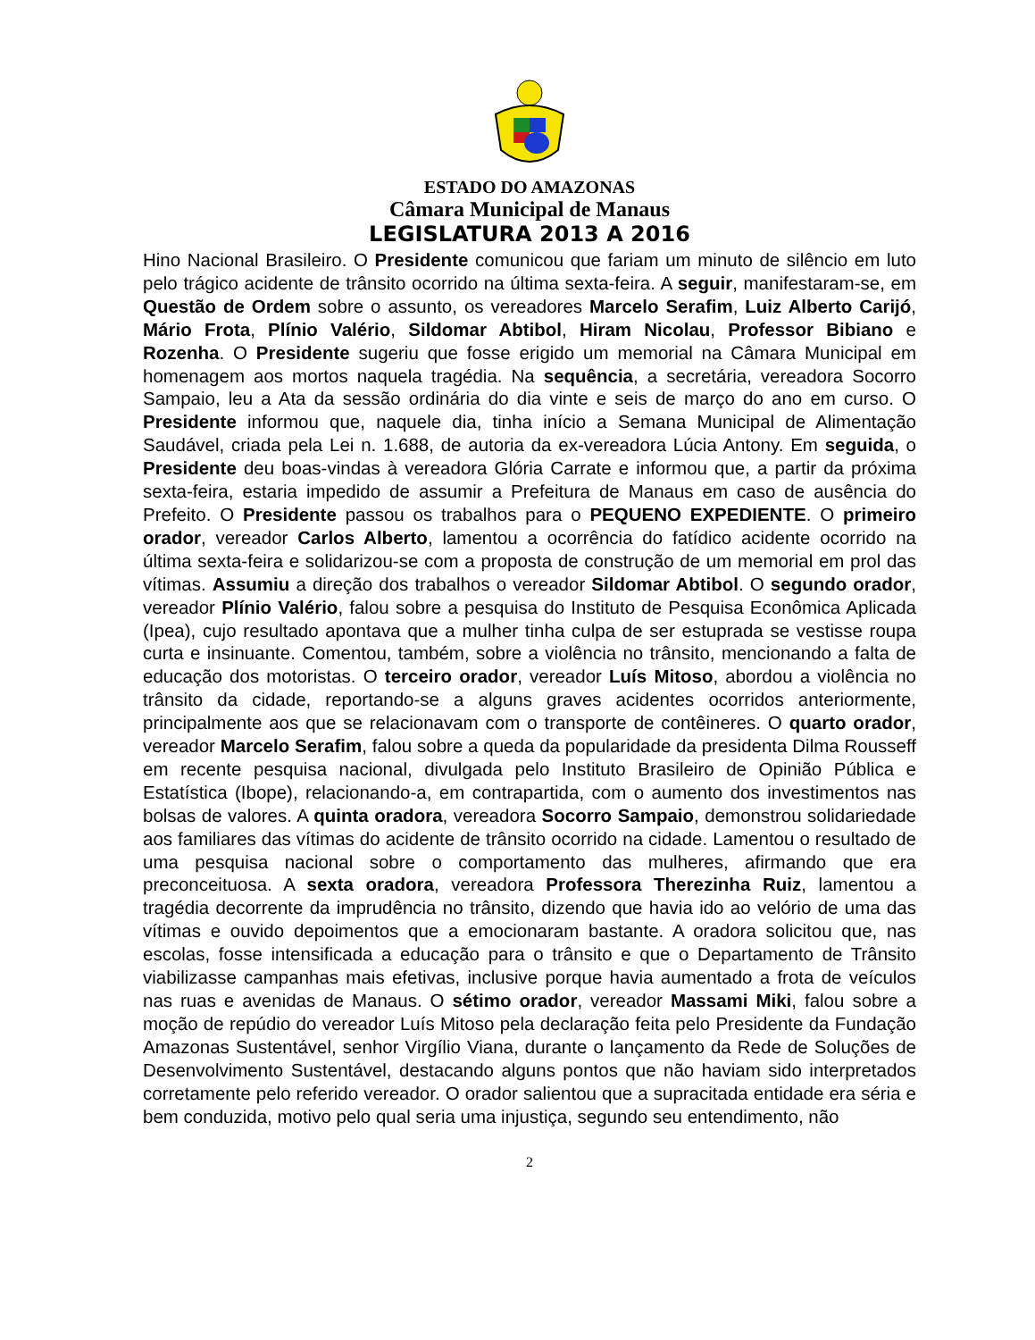ESTADO DO AMAZONAS
Câmara Municipal de Manaus
LEGISLATURA 2013 A 2016
Hino Nacional Brasileiro. O Presidente comunicou que fariam um minuto de silêncio em luto pelo trágico acidente de trânsito ocorrido na última sexta-feira. A seguir, manifestaram-se, em Questão de Ordem sobre o assunto, os vereadores Marcelo Serafim, Luiz Alberto Carijó, Mário Frota, Plínio Valério, Sildomar Abtibol, Hiram Nicolau, Professor Bibiano e Rozenha. O Presidente sugeriu que fosse erigido um memorial na Câmara Municipal em homenagem aos mortos naquela tragédia. Na sequência, a secretária, vereadora Socorro Sampaio, leu a Ata da sessão ordinária do dia vinte e seis de março do ano em curso. O Presidente informou que, naquele dia, tinha início a Semana Municipal de Alimentação Saudável, criada pela Lei n. 1.688, de autoria da ex-vereadora Lúcia Antony. Em seguida, o Presidente deu boas-vindas à vereadora Glória Carrate e informou que, a partir da próxima sexta-feira, estaria impedido de assumir a Prefeitura de Manaus em caso de ausência do Prefeito. O Presidente passou os trabalhos para o PEQUENO EXPEDIENTE. O primeiro orador, vereador Carlos Alberto, lamentou a ocorrência do fatídico acidente ocorrido na última sexta-feira e solidarizou-se com a proposta de construção de um memorial em prol das vítimas. Assumiu a direção dos trabalhos o vereador Sildomar Abtibol. O segundo orador, vereador Plínio Valério, falou sobre a pesquisa do Instituto de Pesquisa Econômica Aplicada (Ipea), cujo resultado apontava que a mulher tinha culpa de ser estuprada se vestisse roupa curta e insinuante. Comentou, também, sobre a violência no trânsito, mencionando a falta de educação dos motoristas. O terceiro orador, vereador Luís Mitoso, abordou a violência no trânsito da cidade, reportando-se a alguns graves acidentes ocorridos anteriormente, principalmente aos que se relacionavam com o transporte de contêineres. O quarto orador, vereador Marcelo Serafim, falou sobre a queda da popularidade da presidenta Dilma Rousseff em recente pesquisa nacional, divulgada pelo Instituto Brasileiro de Opinião Pública e Estatística (Ibope), relacionando-a, em contrapartida, com o aumento dos investimentos nas bolsas de valores. A quinta oradora, vereadora Socorro Sampaio, demonstrou solidariedade aos familiares das vítimas do acidente de trânsito ocorrido na cidade. Lamentou o resultado de uma pesquisa nacional sobre o comportamento das mulheres, afirmando que era preconceituosa. A sexta oradora, vereadora Professora Therezinha Ruiz, lamentou a tragédia decorrente da imprudência no trânsito, dizendo que havia ido ao velório de uma das vítimas e ouvido depoimentos que a emocionaram bastante. A oradora solicitou que, nas escolas, fosse intensificada a educação para o trânsito e que o Departamento de Trânsito viabilizasse campanhas mais efetivas, inclusive porque havia aumentado a frota de veículos nas ruas e avenidas de Manaus. O sétimo orador, vereador Massami Miki, falou sobre a moção de repúdio do vereador Luís Mitoso pela declaração feita pelo Presidente da Fundação Amazonas Sustentável, senhor Virgílio Viana, durante o lançamento da Rede de Soluções de Desenvolvimento Sustentável, destacando alguns pontos que não haviam sido interpretados corretamente pelo referido vereador. O orador salientou que a supracitada entidade era séria e bem conduzida, motivo pelo qual seria uma injustiça, segundo seu entendimento, não
2